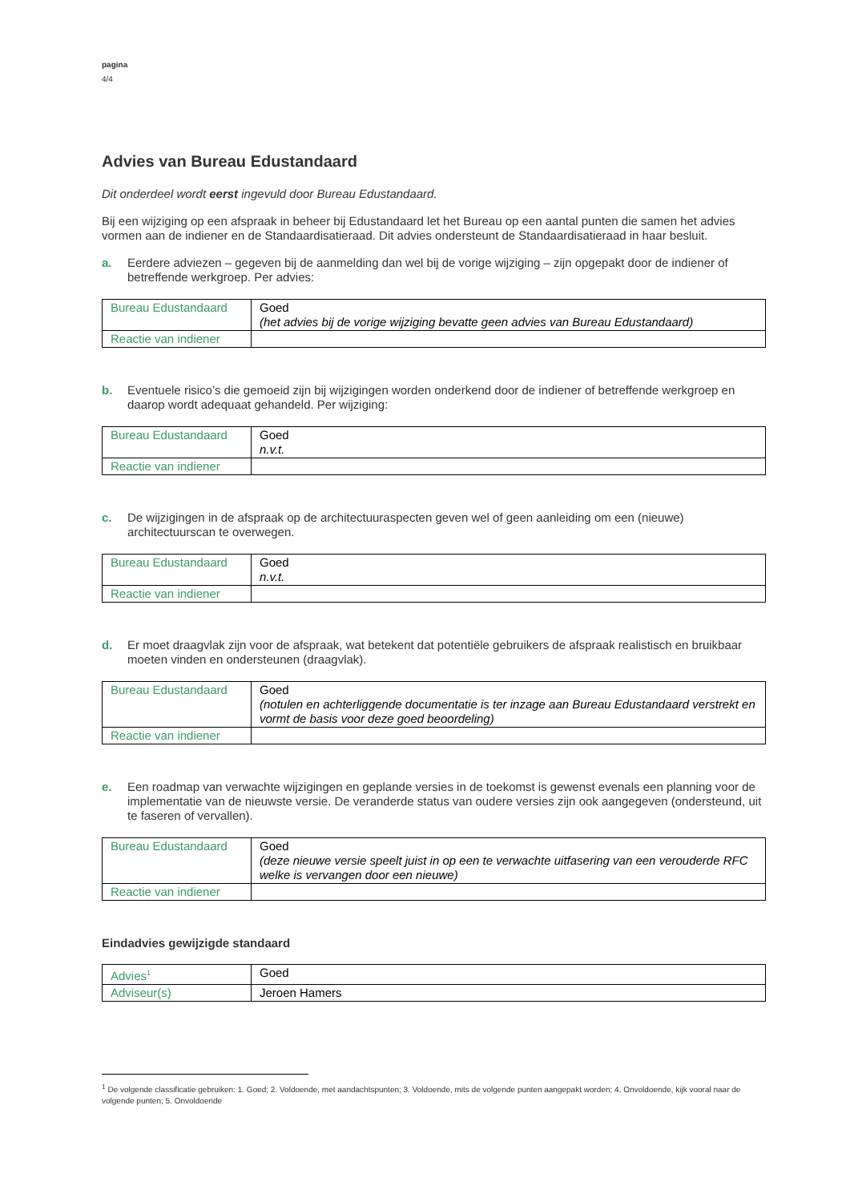pagina
4/4
Advies van Bureau Edustandaard
Dit onderdeel wordt eerst ingevuld door Bureau Edustandaard.
Bij een wijziging op een afspraak in beheer bij Edustandaard let het Bureau op een aantal punten die samen het advies vormen aan de indiener en de Standaardisatieraad. Dit advies ondersteunt de Standaardisatieraad in haar besluit.
a. Eerdere adviezen – gegeven bij de aanmelding dan wel bij de vorige wijziging – zijn opgepakt door de indiener of betreffende werkgroep. Per advies:
| Bureau Edustandaard | Goed (het advies bij de vorige wijziging bevatte geen advies van Bureau Edustandaard) |
| Reactie van indiener | |
b. Eventuele risico’s die gemoeid zijn bij wijzigingen worden onderkend door de indiener of betreffende werkgroep en daarop wordt adequaat gehandeld. Per wijziging:
| Bureau Edustandaard | Goed n.v.t. |
| Reactie van indiener | |
c. De wijzigingen in de afspraak op de architectuuraspecten geven wel of geen aanleiding om een (nieuwe) architectuurscan te overwegen.
| Bureau Edustandaard | Goed n.v.t. |
| Reactie van indiener | |
d. Er moet draagvlak zijn voor de afspraak, wat betekent dat potentiële gebruikers de afspraak realistisch en bruikbaar moeten vinden en ondersteunen (draagvlak).
| Bureau Edustandaard | Goed (notulen en achterliggende documentatie is ter inzage aan Bureau Edustandaard verstrekt en vormt de basis voor deze goed beoordeling) |
| Reactie van indiener | |
e. Een roadmap van verwachte wijzigingen en geplande versies in de toekomst is gewenst evenals een planning voor de implementatie van de nieuwste versie. De veranderde status van oudere versies zijn ook aangegeven (ondersteund, uit te faseren of vervallen).
| Bureau Edustandaard | Goed (deze nieuwe versie speelt juist in op een te verwachte uitfasering van een verouderde RFC welke is vervangen door een nieuwe) |
| Reactie van indiener | |
Eindadvies gewijzigde standaard
| Advies<sup>1</sup> | Goed |
| Adviseur(s) | Jeroen Hamers |
<sup>1</sup> De volgende classificatie gebruiken: 1. Goed; 2. Voldoende, met aandachtspunten; 3. Voldoende, mits de volgende punten aangepakt worden; 4. Onvoldoende, kijk vooral naar de volgende punten; 5. Onvoldoende